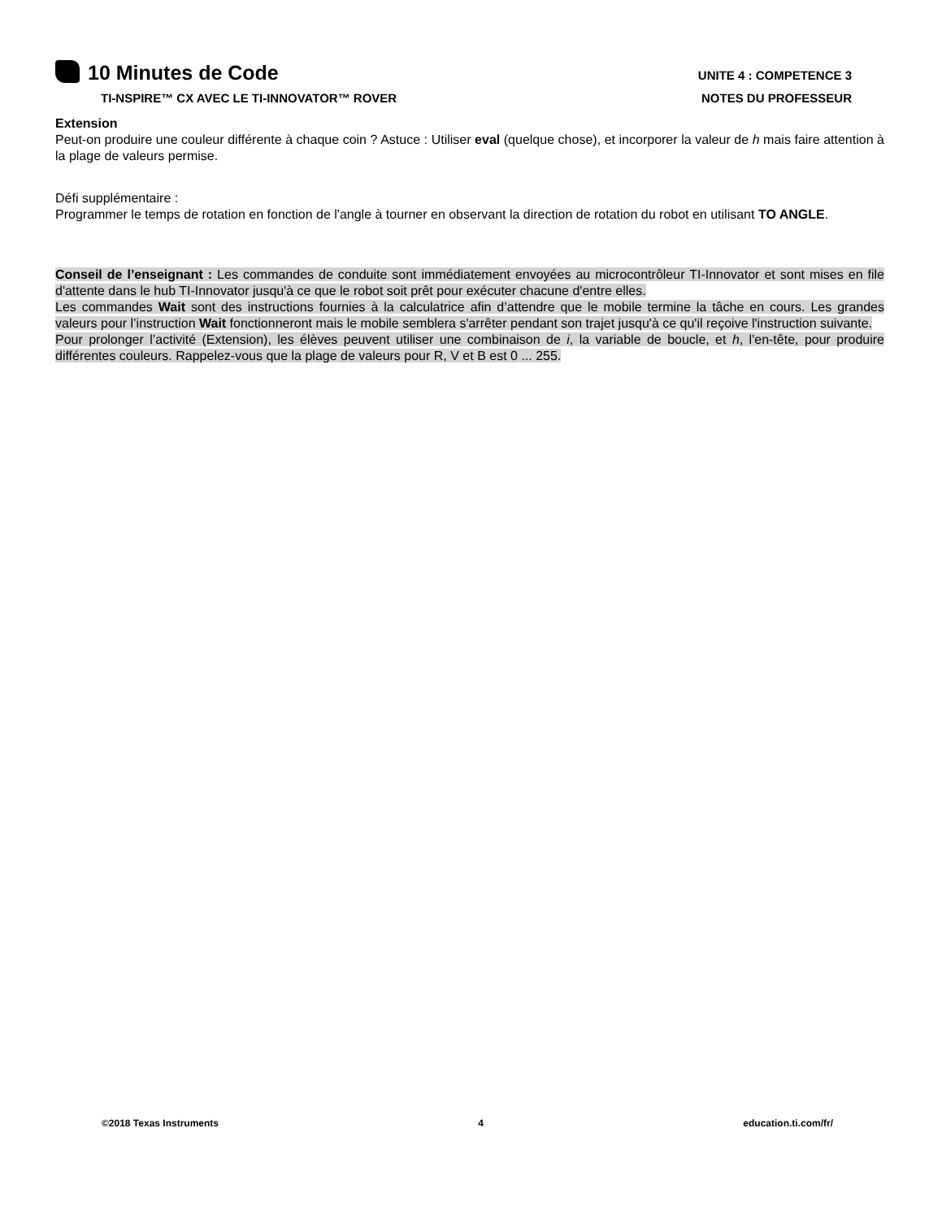10 Minutes de Code UNITE 4 : COMPETENCE 3
TI-NSPIRE™ CX AVEC LE TI-INNOVATOR™ ROVER NOTES DU PROFESSEUR
Extension
Peut-on produire une couleur différente à chaque coin ? Astuce : Utiliser eval (quelque chose), et incorporer la valeur de h mais faire attention à la plage de valeurs permise.
Défi supplémentaire :
Programmer le temps de rotation en fonction de l'angle à tourner en observant la direction de rotation du robot en utilisant TO ANGLE.
Conseil de l’enseignant : Les commandes de conduite sont immédiatement envoyées au microcontrôleur TI-Innovator et sont mises en file d'attente dans le hub TI-Innovator jusqu'à ce que le robot soit prêt pour exécuter chacune d'entre elles.
Les commandes Wait sont des instructions fournies à la calculatrice afin d’attendre que le mobile termine la tâche en cours. Les grandes valeurs pour l’instruction Wait fonctionneront mais le mobile semblera s'arrêter pendant son trajet jusqu'à ce qu'il reçoive l'instruction suivante.
Pour prolonger l’activité (Extension), les élèves peuvent utiliser une combinaison de i, la variable de boucle, et h, l'en-tête, pour produire différentes couleurs. Rappelez-vous que la plage de valeurs pour R, V et B est 0 ... 255.
©2018 Texas Instruments 4 education.ti.com/fr/